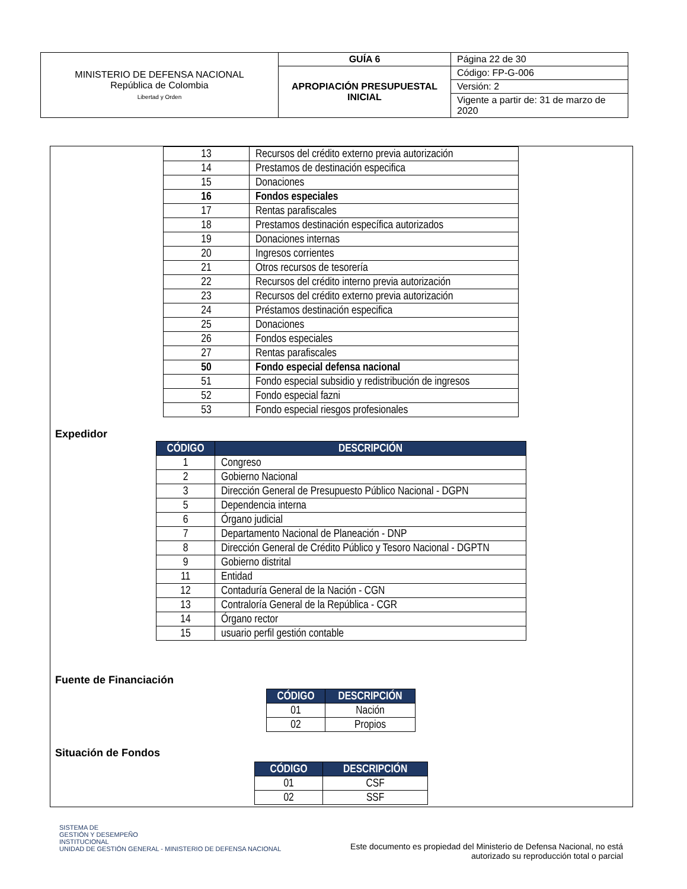| MINISTERIO DE DEFENSA NACIONAL República de Colombia Libertad y Orden | GUÍA 6 | Página 22 de 30 |
| | APROPIACIÓN PRESUPUESTAL INICIAL | Código: FP-G-006 |
| | | Versión: 2 |
| | | Vigente a partir de: 31 de marzo de 2020 |
| 13 | Recursos del crédito externo previa autorización |
| 14 | Prestamos de destinación especifica |
| 15 | Donaciones |
| 16 | Fondos especiales |
| 17 | Rentas parafiscales |
| 18 | Prestamos destinación específica autorizados |
| 19 | Donaciones internas |
| 20 | Ingresos corrientes |
| 21 | Otros recursos de tesorería |
| 22 | Recursos del crédito interno previa autorización |
| 23 | Recursos del crédito externo previa autorización |
| 24 | Préstamos destinación especifica |
| 25 | Donaciones |
| 26 | Fondos especiales |
| 27 | Rentas parafiscales |
| 50 | Fondo especial defensa nacional |
| 51 | Fondo especial subsidio y redistribución de ingresos |
| 52 | Fondo especial fazni |
| 53 | Fondo especial riesgos profesionales |
Expedidor
| CÓDIGO | DESCRIPCIÓN |
| --- | --- |
| 1 | Congreso |
| 2 | Gobierno Nacional |
| 3 | Dirección General de Presupuesto Público Nacional - DGPN |
| 5 | Dependencia interna |
| 6 | Órgano judicial |
| 7 | Departamento Nacional de Planeación - DNP |
| 8 | Dirección General de Crédito Público y Tesoro Nacional - DGPTN |
| 9 | Gobierno distrital |
| 11 | Entidad |
| 12 | Contaduría General de la Nación - CGN |
| 13 | Contraloría General de la República - CGR |
| 14 | Órgano rector |
| 15 | usuario perfil gestión contable |
Fuente de Financiación
| CÓDIGO | DESCRIPCIÓN |
| --- | --- |
| 01 | Nación |
| 02 | Propios |
Situación de Fondos
| CÓDIGO | DESCRIPCIÓN |
| --- | --- |
| 01 | CSF |
| 02 | SSF |
SISTEMA DE
GESTIÓN Y DESEMPEÑO
INSTITUCIONAL
UNIDAD DE GESTIÓN GENERAL - MINISTERIO DE DEFENSA NACIONAL
Este documento es propiedad del Ministerio de Defensa Nacional, no está autorizado su reproducción total o parcial